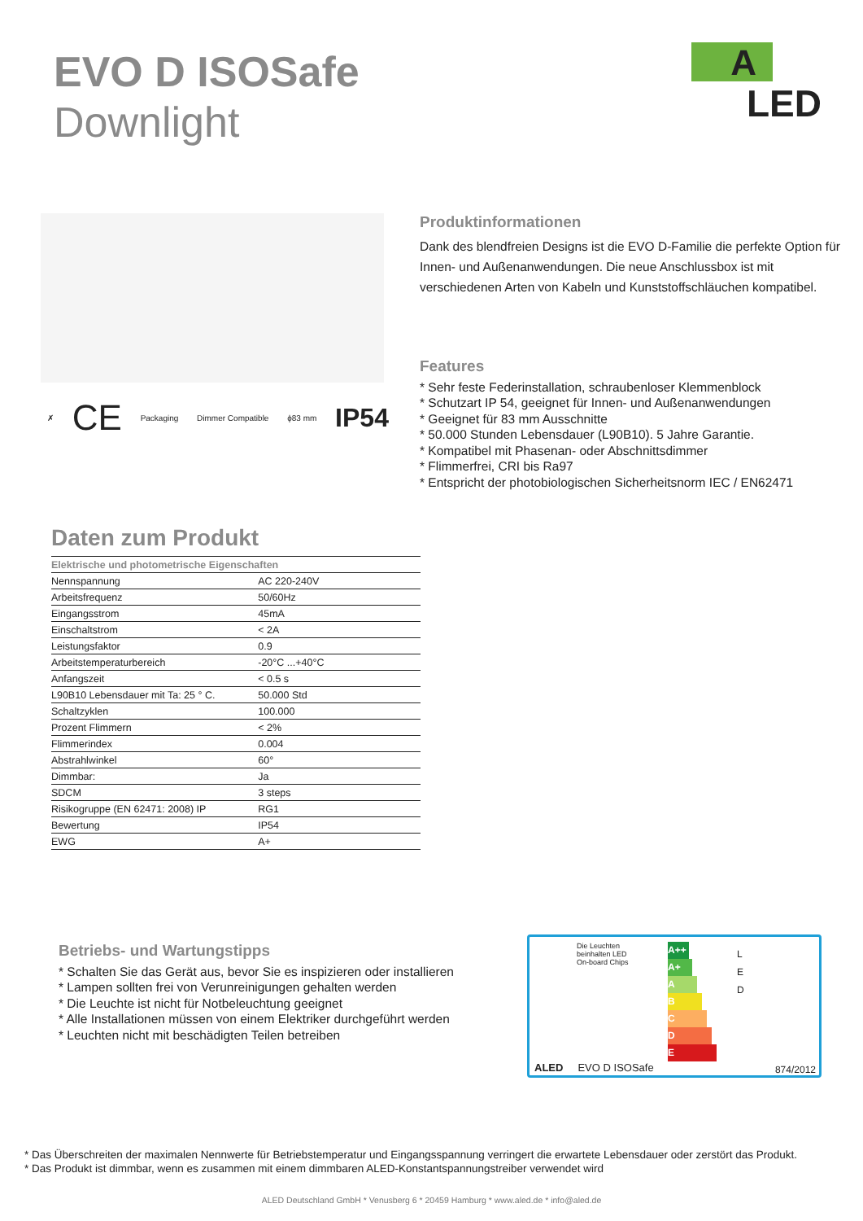EVO D ISOSafe
Downlight
A
LED
✗ CE Packaging Dimmer Compatible ϕ83 mm IP54
Produktinformationen
Dank des blendfreien Designs ist die EVO D-Familie die perfekte Option für Innen- und Außenanwendungen. Die neue Anschlussbox ist mit verschiedenen Arten von Kabeln und Kunststoffschläuchen kompatibel.
Features
* Sehr feste Federinstallation, schraubenloser Klemmenblock
* Schutzart IP 54, geeignet für Innen- und Außenanwendungen
* Geeignet für 83 mm Ausschnitte
* 50.000 Stunden Lebensdauer (L90B10). 5 Jahre Garantie.
* Kompatibel mit Phasenan- oder Abschnittsdimmer
* Flimmerfrei, CRI bis Ra97
* Entspricht der photobiologischen Sicherheitsnorm IEC / EN62471
Daten zum Produkt
| Elektrische und photometrische Eigenschaften | |
| --- | --- |
| Nennspannung | AC 220-240V |
| Arbeitsfrequenz | 50/60Hz |
| Eingangsstrom | 45mA |
| Einschaltstrom | < 2A |
| Leistungsfaktor | 0.9 |
| Arbeitstemperaturbereich | -20°C ...+40°C |
| Anfangszeit | < 0.5 s |
| L90B10 Lebensdauer mit Ta: 25 ° C. | 50.000 Std |
| Schaltzyklen | 100.000 |
| Prozent Flimmern | < 2% |
| Flimmerindex | 0.004 |
| Abstrahlwinkel | 60° |
| Dimmbar: | Ja |
| SDCM | 3 steps |
| Risikogruppe (EN 62471: 2008) IP | RG1 |
| Bewertung | IP54 |
| EWG | A+ |
Betriebs- und Wartungstipps
* Schalten Sie das Gerät aus, bevor Sie es inspizieren oder installieren
* Lampen sollten frei von Verunreinigungen gehalten werden
* Die Leuchte ist nicht für Notbeleuchtung geeignet
* Alle Installationen müssen von einem Elektriker durchgeführt werden
* Leuchten nicht mit beschädigten Teilen betreiben
Die Leuchten
beinhalten LED
On-board Chips
A++
A+
A
B
C
D
E
L
E
D
ALED EVO D ISOSafe 874/2012
* Das Überschreiten der maximalen Nennwerte für Betriebstemperatur und Eingangsspannung verringert die erwartete Lebensdauer oder zerstört das Produkt.
* Das Produkt ist dimmbar, wenn es zusammen mit einem dimmbaren ALED-Konstantspannungstreiber verwendet wird
ALED Deutschland GmbH * Venusberg 6 * 20459 Hamburg * www.aled.de * info@aled.de